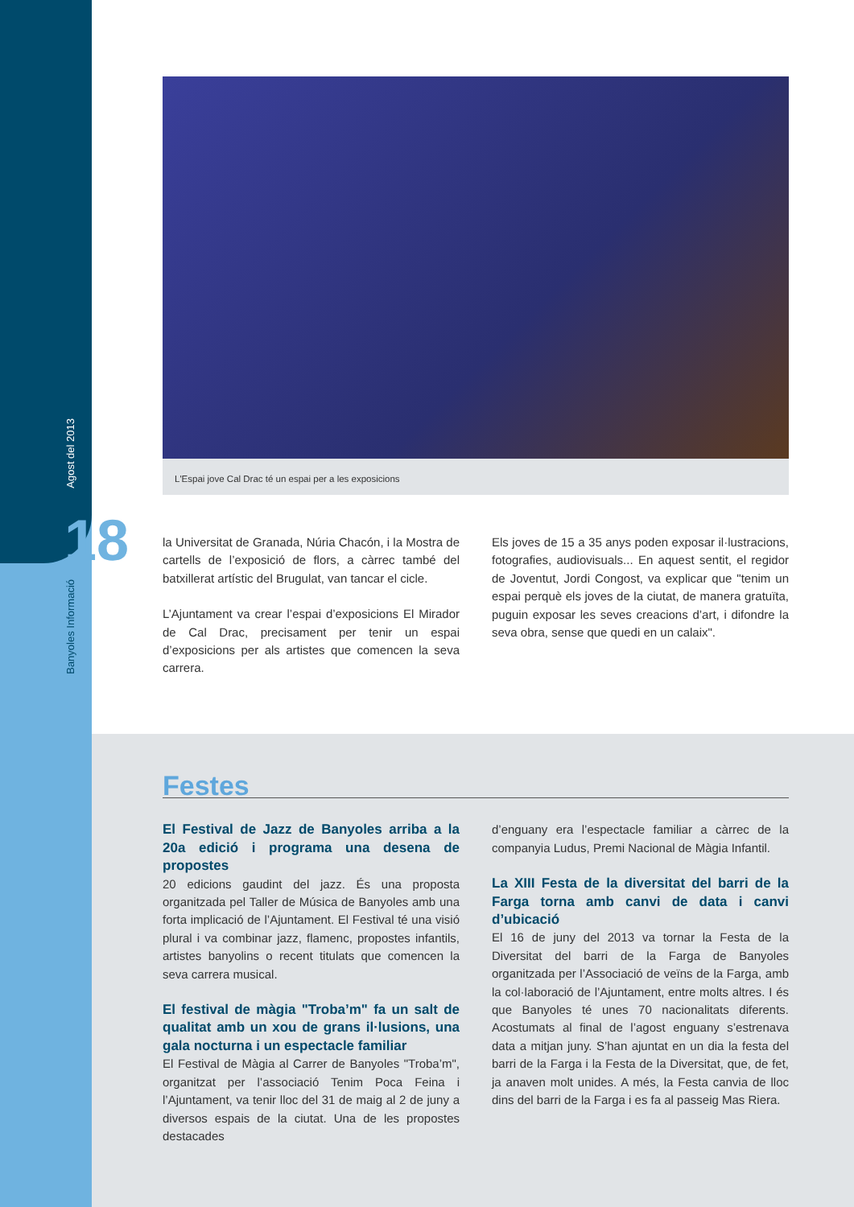Agost del 2013
18
Banyoles Informació
L'Espai jove Cal Drac té un espai per a les exposicions
la Universitat de Granada, Núria Chacón, i la Mostra de cartells de l’exposició de flors, a càrrec també del batxillerat artístic del Brugulat, van tancar el cicle.
L’Ajuntament va crear l’espai d’exposicions El Mirador de Cal Drac, precisament per tenir un espai d’exposicions per als artistes que comencen la seva carrera.
Els joves de 15 a 35 anys poden exposar il·lustracions, fotografies, audiovisuals... En aquest sentit, el regidor de Joventut, Jordi Congost, va explicar que "tenim un espai perquè els joves de la ciutat, de manera gratuïta, puguin exposar les seves creacions d’art, i difondre la seva obra, sense que quedi en un calaix".
Festes
El Festival de Jazz de Banyoles arriba a la 20a edició i programa una desena de propostes
20 edicions gaudint del jazz. És una proposta organitzada pel Taller de Música de Banyoles amb una forta implicació de l’Ajuntament. El Festival té una visió plural i va combinar jazz, flamenc, propostes infantils, artistes banyolins o recent titulats que comencen la seva carrera musical.
El festival de màgia "Troba’m" fa un salt de qualitat amb un xou de grans il·lusions, una gala nocturna i un espectacle familiar
El Festival de Màgia al Carrer de Banyoles "Troba’m", organitzat per l’associació Tenim Poca Feina i l’Ajuntament, va tenir lloc del 31 de maig al 2 de juny a diversos espais de la ciutat. Una de les propostes destacades
d’enguany era l’espectacle familiar a càrrec de la companyia Ludus, Premi Nacional de Màgia Infantil.
La XIII Festa de la diversitat del barri de la Farga torna amb canvi de data i canvi d’ubicació
El 16 de juny del 2013 va tornar la Festa de la Diversitat del barri de la Farga de Banyoles organitzada per l’Associació de veïns de la Farga, amb la col·laboració de l’Ajuntament, entre molts altres. I és que Banyoles té unes 70 nacionalitats diferents. Acostumats al final de l’agost enguany s’estrenava data a mitjan juny. S’han ajuntat en un dia la festa del barri de la Farga i la Festa de la Diversitat, que, de fet, ja anaven molt unides. A més, la Festa canvia de lloc dins del barri de la Farga i es fa al passeig Mas Riera.